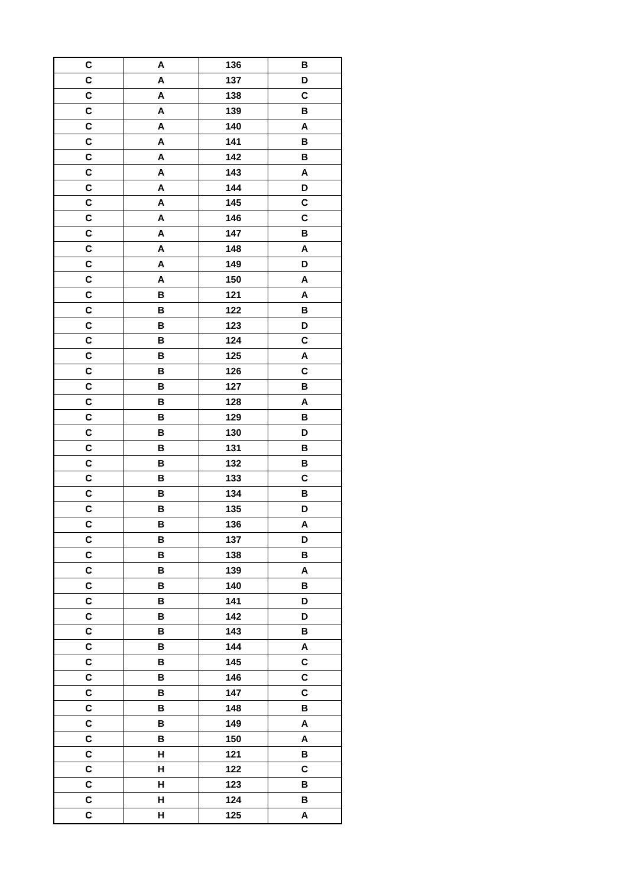| C | A | 136 | B |
| C | A | 137 | D |
| C | A | 138 | C |
| C | A | 139 | B |
| C | A | 140 | A |
| C | A | 141 | B |
| C | A | 142 | B |
| C | A | 143 | A |
| C | A | 144 | D |
| C | A | 145 | C |
| C | A | 146 | C |
| C | A | 147 | B |
| C | A | 148 | A |
| C | A | 149 | D |
| C | A | 150 | A |
| C | B | 121 | A |
| C | B | 122 | B |
| C | B | 123 | D |
| C | B | 124 | C |
| C | B | 125 | A |
| C | B | 126 | C |
| C | B | 127 | B |
| C | B | 128 | A |
| C | B | 129 | B |
| C | B | 130 | D |
| C | B | 131 | B |
| C | B | 132 | B |
| C | B | 133 | C |
| C | B | 134 | B |
| C | B | 135 | D |
| C | B | 136 | A |
| C | B | 137 | D |
| C | B | 138 | B |
| C | B | 139 | A |
| C | B | 140 | B |
| C | B | 141 | D |
| C | B | 142 | D |
| C | B | 143 | B |
| C | B | 144 | A |
| C | B | 145 | C |
| C | B | 146 | C |
| C | B | 147 | C |
| C | B | 148 | B |
| C | B | 149 | A |
| C | B | 150 | A |
| C | H | 121 | B |
| C | H | 122 | C |
| C | H | 123 | B |
| C | H | 124 | B |
| C | H | 125 | A |